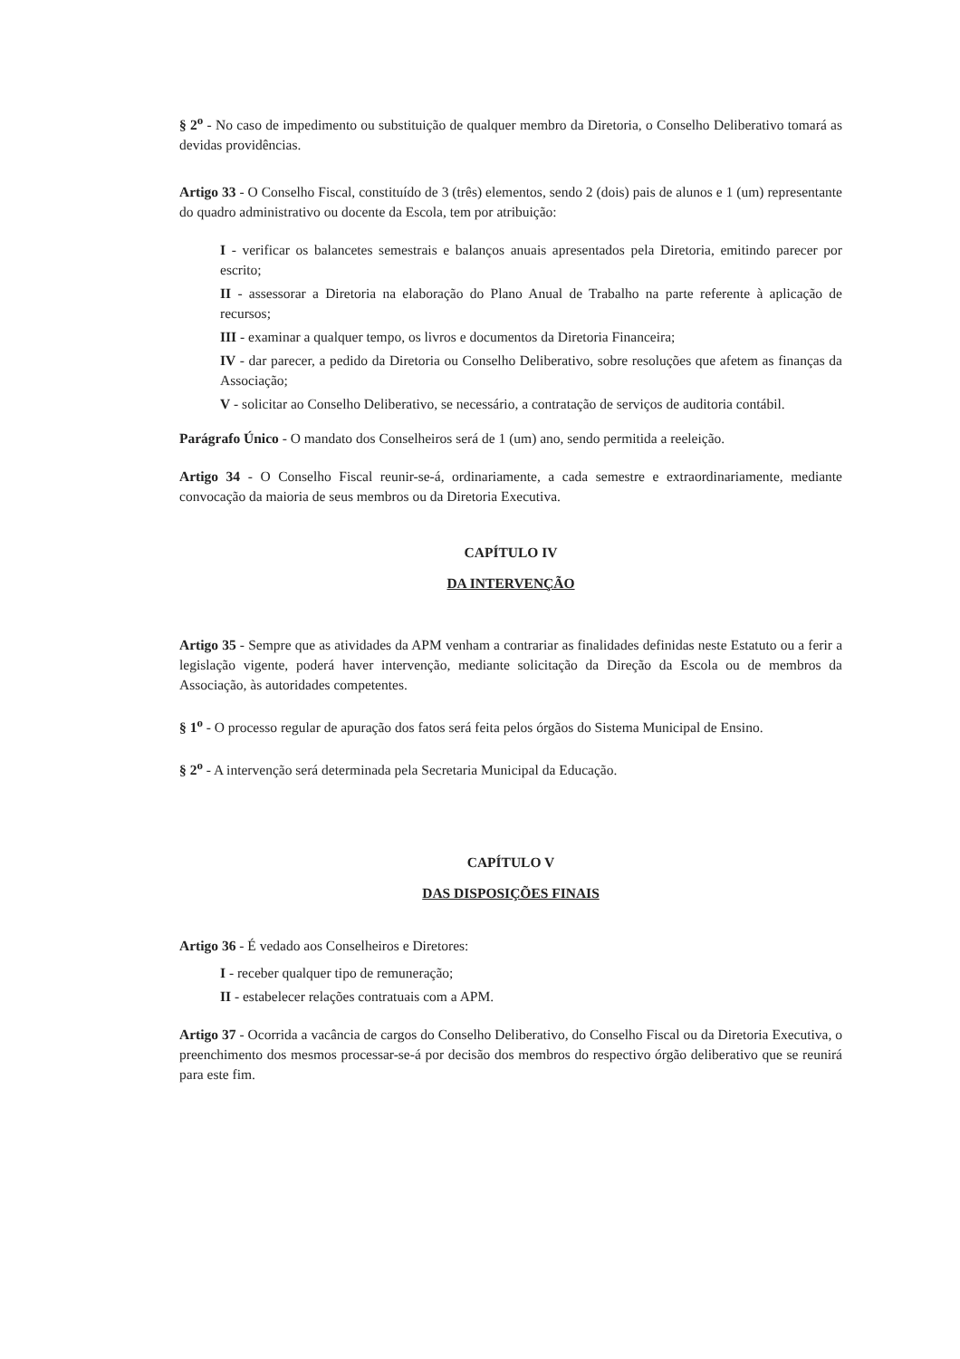§ 2<sup>o</sup> - No caso de impedimento ou substituição de qualquer membro da Diretoria, o Conselho Deliberativo tomará as devidas providências.
Artigo 33 - O Conselho Fiscal, constituído de 3 (três) elementos, sendo 2 (dois) pais de alunos e 1 (um) representante do quadro administrativo ou docente da Escola, tem por atribuição:
I - verificar os balancetes semestrais e balanços anuais apresentados pela Diretoria, emitindo parecer por escrito;
II - assessorar a Diretoria na elaboração do Plano Anual de Trabalho na parte referente à aplicação de recursos;
III - examinar a qualquer tempo, os livros e documentos da Diretoria Financeira;
IV - dar parecer, a pedido da Diretoria ou Conselho Deliberativo, sobre resoluções que afetem as finanças da Associação;
V - solicitar ao Conselho Deliberativo, se necessário, a contratação de serviços de auditoria contábil.
Parágrafo Único - O mandato dos Conselheiros será de 1 (um) ano, sendo permitida a reeleição.
Artigo 34 - O Conselho Fiscal reunir-se-á, ordinariamente, a cada semestre e extraordinariamente, mediante convocação da maioria de seus membros ou da Diretoria Executiva.
CAPÍTULO IV
DA INTERVENÇÃO
Artigo 35 - Sempre que as atividades da APM venham a contrariar as finalidades definidas neste Estatuto ou a ferir a legislação vigente, poderá haver intervenção, mediante solicitação da Direção da Escola ou de membros da Associação, às autoridades competentes.
§ 1<sup>o</sup> - O processo regular de apuração dos fatos será feita pelos órgãos do Sistema Municipal de Ensino.
§ 2<sup>o</sup> - A intervenção será determinada pela Secretaria Municipal da Educação.
CAPÍTULO V
DAS DISPOSIÇÕES FINAIS
Artigo 36 - É vedado aos Conselheiros e Diretores:
I - receber qualquer tipo de remuneração;
II - estabelecer relações contratuais com a APM.
Artigo 37 - Ocorrida a vacância de cargos do Conselho Deliberativo, do Conselho Fiscal ou da Diretoria Executiva, o preenchimento dos mesmos processar-se-á por decisão dos membros do respectivo órgão deliberativo que se reunirá para este fim.